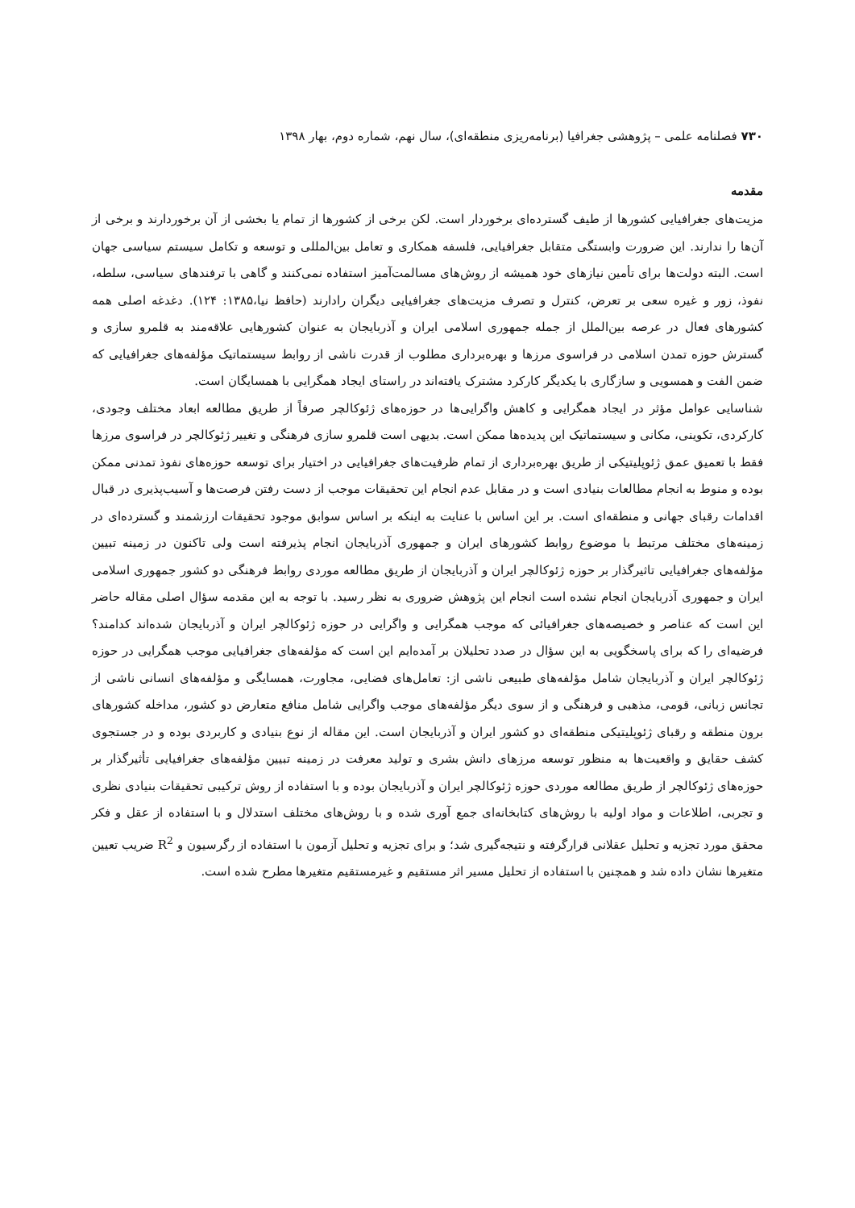۷۳۰ فصلنامه علمی – پژوهشی جغرافیا (برنامه‌ریزی منطقه‌ای)، سال نهم، شماره دوم، بهار ۱۳۹۸
مقدمه
مزیت‌های جغرافیایی کشورها از طیف گسترده‌ای برخوردار است. لکن برخی از کشورها از تمام یا بخشی از آن برخوردارند و برخی از آن‌ها را ندارند. این ضرورت وابستگی متقابل جغرافیایی، فلسفه همکاری و تعامل بین‌المللی و توسعه و تکامل سیستم سیاسی جهان است. البته دولت‌ها برای تأمین نیازهای خود همیشه از روش‌های مسالمت‌آمیز استفاده نمی‌کنند و گاهی با ترفندهای سیاسی، سلطه، نفوذ، زور و غیره سعی بر تعرض، کنترل و تصرف مزیت‌های جغرافیایی دیگران رادارند (حافظ نیا،۱۳۸۵: ۱۲۴). دغدغه اصلی همه کشورهای فعال در عرصه بین‌الملل از جمله جمهوری اسلامی ایران و آذربایجان به عنوان کشورهایی علاقه‌مند به قلمرو سازی و گسترش حوزه تمدن اسلامی در فراسوی مرزها و بهره‌برداری مطلوب از قدرت ناشی از روابط سیستماتیک مؤلفه‌های جغرافیایی که ضمن الفت و همسویی و سازگاری با یکدیگر کارکرد مشترک یافته‌اند در راستای ایجاد همگرایی با همسایگان است.
شناسایی عوامل مؤثر در ایجاد همگرایی و کاهش واگرایی‌ها در حوزه‌های ژئوکالچر صرفاً از طریق مطالعه ابعاد مختلف وجودی، کارکردی، تکوینی، مکانی و سیستماتیک این پدیده‌ها ممکن است. بدیهی است قلمرو سازی فرهنگی و تغییر ژئوکالچر در فراسوی مرزها فقط با تعمیق عمق ژئوپلیتیکی از طریق بهره‌برداری از تمام ظرفیت‌های جغرافیایی در اختیار برای توسعه حوزه‌های نفوذ تمدنی ممکن بوده و منوط به انجام مطالعات بنیادی است و در مقابل عدم انجام این تحقیقات موجب از دست رفتن فرصت‌ها و آسیب‌پذیری در قبال اقدامات رقبای جهانی و منطقه‌ای است. بر این اساس با عنایت به اینکه بر اساس سوابق موجود تحقیقات ارزشمند و گسترده‌ای در زمینه‌های مختلف مرتبط با موضوع روابط کشورهای ایران و جمهوری آذربایجان انجام پذیرفته است ولی تاکنون در زمینه تبیین مؤلفه‌های جغرافیایی تاثیرگذار بر حوزه ژئوکالچر ایران و آذربایجان از طریق مطالعه موردی روابط فرهنگی دو کشور جمهوری اسلامی ایران و جمهوری آذربایجان انجام نشده است انجام این پژوهش ضروری به نظر رسید. با توجه به این مقدمه سؤال اصلی مقاله حاضر این است که عناصر و خصیصه‌های جغرافیائی که موجب همگرایی و واگرایی در حوزه ژئوکالچر ایران و آذربایجان شده‌اند کدامند؟ فرضیه‌ای را که برای پاسخگویی به این سؤال در صدد تحلیلان بر آمده‌ایم این است که مؤلفه‌های جغرافیایی موجب همگرایی در حوزه ژئوکالچر ایران و آذربایجان شامل مؤلفه‌های طبیعی ناشی از: تعامل‌های فضایی، مجاورت، همسایگی و مؤلفه‌های انسانی ناشی از تجانس زبانی، قومی، مذهبی و فرهنگی و از سوی دیگر مؤلفه‌های موجب واگرایی شامل منافع متعارض دو کشور، مداخله کشورهای برون منطقه و رقبای ژئوپلیتیکی منطقه‌ای دو کشور ایران و آذربایجان است. این مقاله از نوع بنیادی و کاربردی بوده و در جستجوی کشف حقایق و واقعیت‌ها به منظور توسعه مرزهای دانش بشری و تولید معرفت در زمینه تبیین مؤلفه‌های جغرافیایی تأثیرگذار بر حوزه‌های ژئوکالچر از طریق مطالعه موردی حوزه ژئوکالچر ایران و آذربایجان بوده و با استفاده از روش ترکیبی تحقیقات بنیادی نظری و تجربی، اطلاعات و مواد اولیه با روش‌های کتابخانه‌ای جمع آوری شده و با روش‌های مختلف استدلال و با استفاده از عقل و فکر محقق مورد تجزیه و تحلیل عقلانی قرارگرفته و نتیجه‌گیری شد؛ و برای تجزیه و تحلیل آزمون با استفاده از رگرسیون و R<sup>2</sup> ضریب تعیین متغیرها نشان داده شد و همچنین با استفاده از تحلیل مسیر اثر مستقیم و غیرمستقیم متغیرها مطرح شده است.